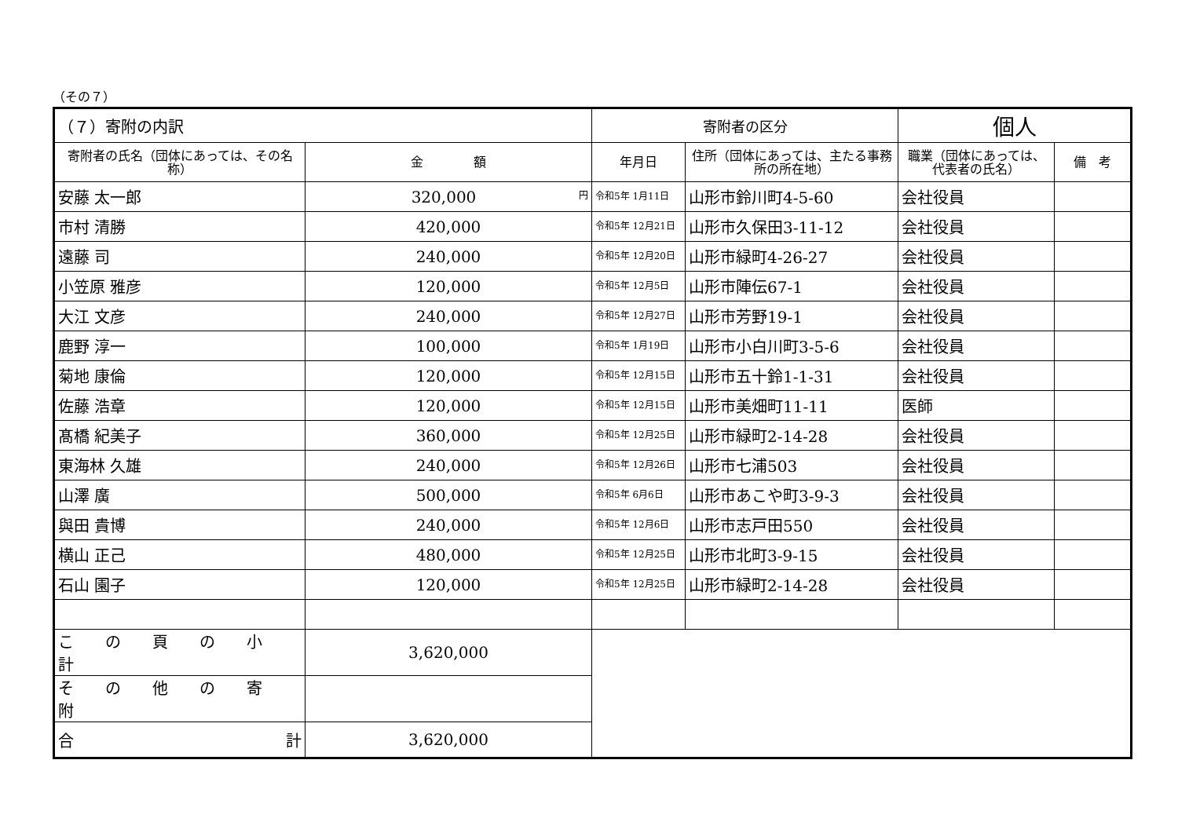（その７）
| （７）寄附の内訳 | | 寄附者の区分 | | 個人 | |
| 寄附者の氏名（団体にあっては、その名称） | 金 額 | 年月日 | 住所（団体にあっては、主たる事務所の所在地） | 職業（団体にあっては、代表者の氏名） | 備 考 |
| 安藤 太一郎 | 320,000 円 | 令和5年 1月11日 | 山形市鈴川町4-5-60 | 会社役員 | |
| 市村 清勝 | 420,000 | 令和5年 12月21日 | 山形市久保田3-11-12 | 会社役員 | |
| 遠藤 司 | 240,000 | 令和5年 12月20日 | 山形市緑町4-26-27 | 会社役員 | |
| 小笠原 雅彦 | 120,000 | 令和5年 12月5日 | 山形市陣伝67-1 | 会社役員 | |
| 大江 文彦 | 240,000 | 令和5年 12月27日 | 山形市芳野19-1 | 会社役員 | |
| 鹿野 淳一 | 100,000 | 令和5年 1月19日 | 山形市小白川町3-5-6 | 会社役員 | |
| 菊地 康倫 | 120,000 | 令和5年 12月15日 | 山形市五十鈴1-1-31 | 会社役員 | |
| 佐藤 浩章 | 120,000 | 令和5年 12月15日 | 山形市美畑町11-11 | 医師 | |
| 髙橋 紀美子 | 360,000 | 令和5年 12月25日 | 山形市緑町2-14-28 | 会社役員 | |
| 東海林 久雄 | 240,000 | 令和5年 12月26日 | 山形市七浦503 | 会社役員 | |
| 山澤 廣 | 500,000 | 令和5年 6月6日 | 山形市あこや町3-9-3 | 会社役員 | |
| 與田 貴博 | 240,000 | 令和5年 12月6日 | 山形市志戸田550 | 会社役員 | |
| 横山 正己 | 480,000 | 令和5年 12月25日 | 山形市北町3-9-15 | 会社役員 | |
| 石山 園子 | 120,000 | 令和5年 12月25日 | 山形市緑町2-14-28 | 会社役員 | |
| この頁の小計 | 3,620,000 | | | | |
| その他の寄附 | | | | | |
| 合 計 | 3,620,000 | | | | |